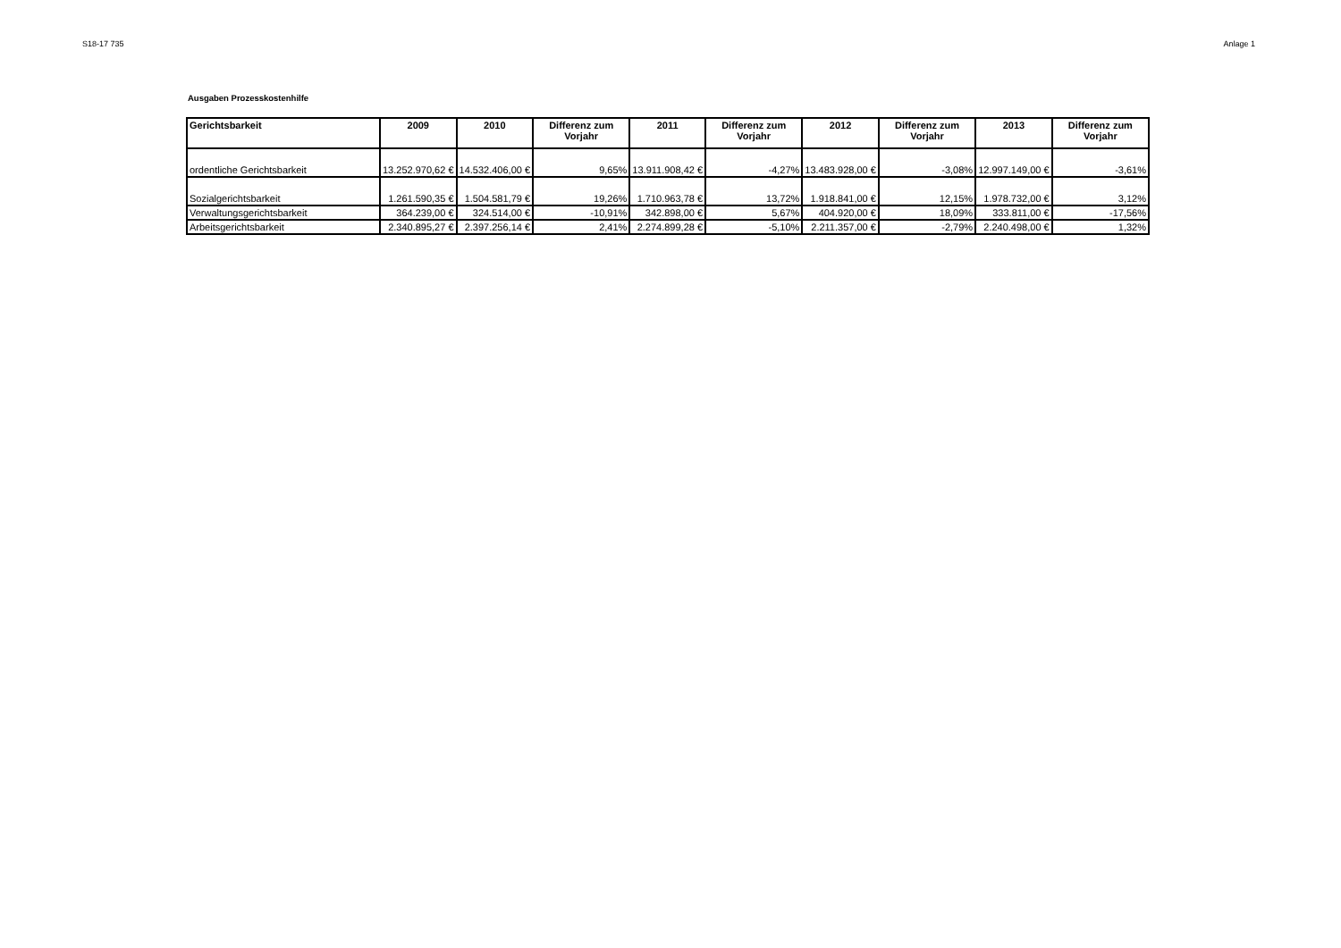S18-17 735 Anlage 1
Ausgaben Prozesskostenhilfe
| Gerichtsbarkeit | 2009 | 2010 | Differenz zum Vorjahr | 2011 | Differenz zum Vorjahr | 2012 | Differenz zum Vorjahr | 2013 | Differenz zum Vorjahr |
| --- | --- | --- | --- | --- | --- | --- | --- | --- | --- |
| ordentliche Gerichtsbarkeit | 13.252.970,62 € | 14.532.406,00 € | 9,65% | 13.911.908,42 € | -4,27% | 13.483.928,00 € | -3,08% | 12.997.149,00 € | -3,61% |
| Sozialgerichtsbarkeit | 1.261.590,35 € | 1.504.581,79 € | 19,26% | 1.710.963,78 € | 13,72% | 1.918.841,00 € | 12,15% | 1.978.732,00 € | 3,12% |
| Verwaltungsgerichtsbarkeit | 364.239,00 € | 324.514,00 € | -10,91% | 342.898,00 € | 5,67% | 404.920,00 € | 18,09% | 333.811,00 € | -17,56% |
| Arbeitsgerichtsbarkeit | 2.340.895,27 € | 2.397.256,14 € | 2,41% | 2.274.899,28 € | -5,10% | 2.211.357,00 € | -2,79% | 2.240.498,00 € | 1,32% |